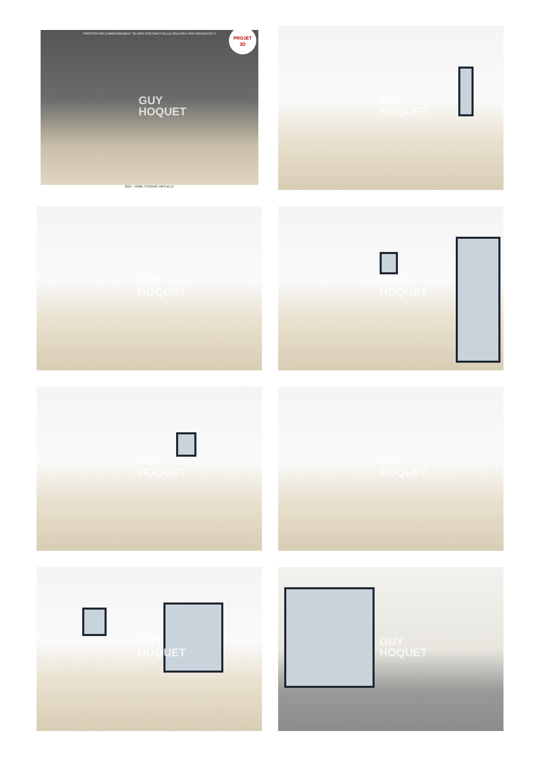PROPOSITION D'AMÉNAGEMENT 3D NON CONTRACTUELLE RÉALISÉE PAR ARCHIDECO ©
PROJET
3D
GUY
HOQUET
2024 - HOME STAGING VIRTUEL®
GUY
HOQUET
GUY
HOQUET
GUY
HOQUET
GUY
HOQUET
GUY
HOQUET
GUY
HOQUET
GUY
HOQUET